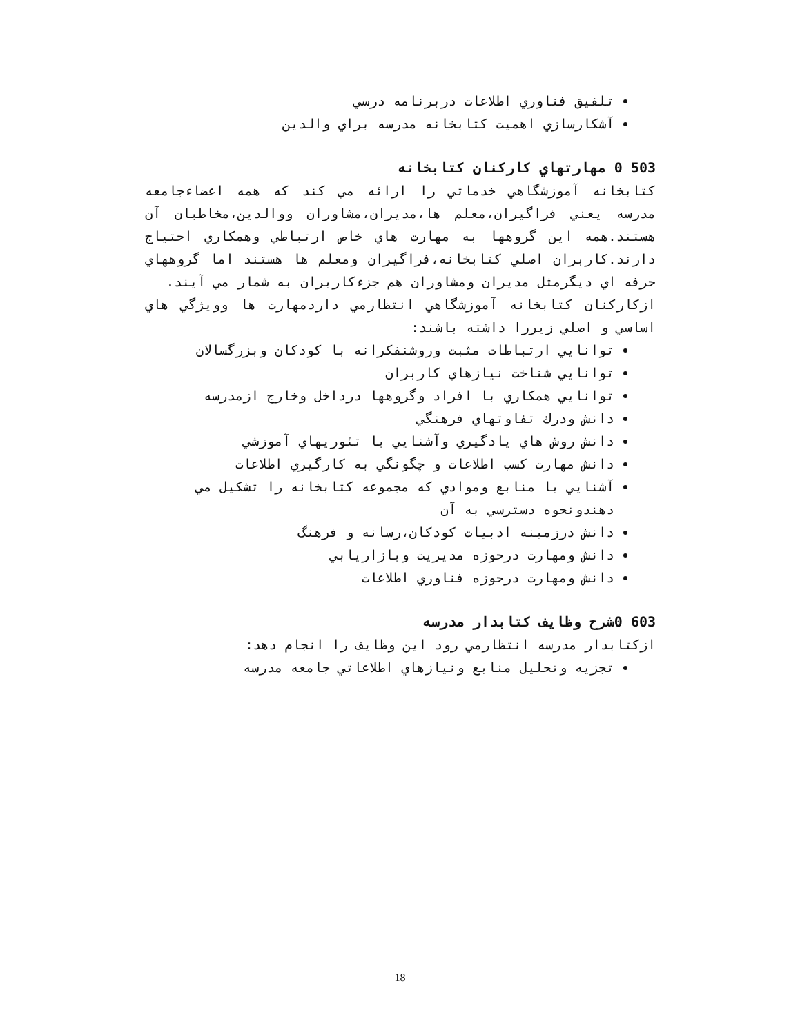تلفيق فناوري اطلاعات دربرنامه درسي
آشكارسازي اهميت كتابخانه مدرسه براي والدين
503 0 مهارتهاي كاركنان كتابخانه
كتابخانه آموزشگاهي خدماتي را ارائه مي كند كه همه اعضاءجامعه مدرسه يعني فراگيران،معلم ها،مديران،مشاوران ووالدين،مخاطبان آن هستند.همه اين گروهها به مهارت هاي خاص ارتباطي وهمكاري احتياج دارند.كاربران اصلي كتابخانه،فراگيران ومعلم ها هستند اما گروههاي حرفه اي ديگرمثل مديران ومشاوران هم جزءكاربران به شمار مي آيند.
ازكاركنان كتابخانه آموزشگاهي انتظارمي داردمهارت ها وويژگي هاي اساسي و اصلي زيررا داشته باشند:
توانايي ارتباطات مثبت وروشنفكرانه با كودكان وبزرگسالان
توانايي شناخت نيازهاي كاربران
توانايي همكاري با افراد وگروهها درداخل وخارج ازمدرسه
دانش ودرك تفاوتهاي فرهنگي
دانش روش هاي يادگيري وآشنايي با تئوريهاي آموزشي
دانش مهارت كسب اطلاعات و چگونگي به كارگيري اطلاعات
آشنايي با منابع وموادي كه مجموعه كتابخانه را تشكيل مي دهندونحوه دسترسي به آن
دانش درزمينه ادبيات كودكان،رسانه و فرهنگ
دانش ومهارت درحوزه مديريت وبازاريابي
دانش ومهارت درحوزه فناوري اطلاعات
603 0شرح وظايف كتابدار مدرسه
ازكتابدار مدرسه انتظارمي رود اين وظايف را انجام دهد:
تجزيه وتحليل منابع ونيازهاي اطلاعاتي جامعه مدرسه
18